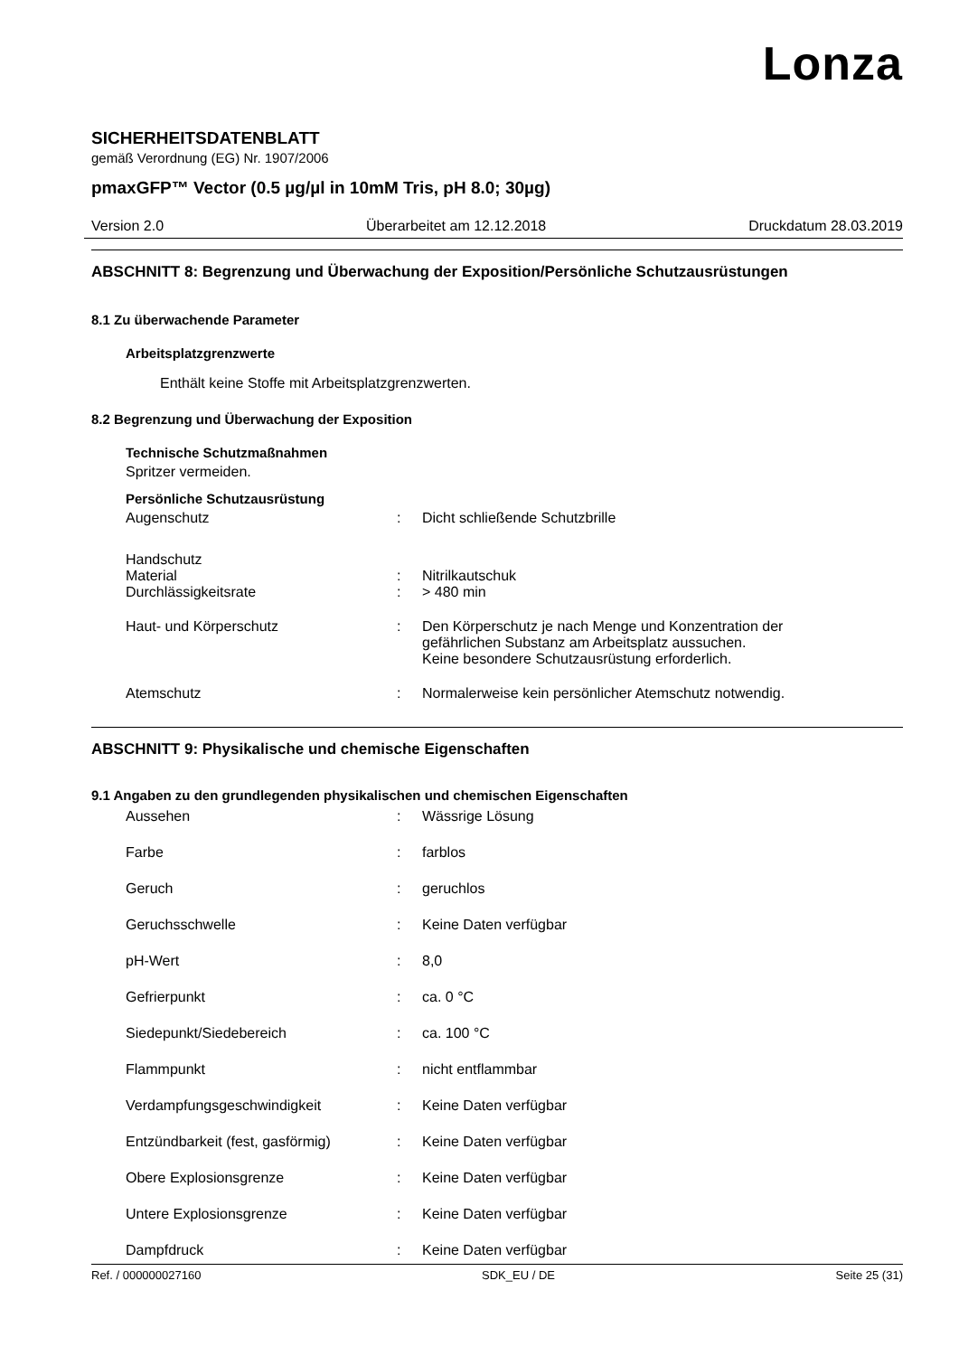Lonza
SICHERHEITSDATENBLATT
gemäß Verordnung (EG) Nr. 1907/2006
pmaxGFP™ Vector (0.5 µg/µl in 10mM Tris, pH 8.0; 30µg)
Version 2.0 Überarbeitet am 12.12.2018 Druckdatum 28.03.2019
ABSCHNITT 8: Begrenzung und Überwachung der Exposition/Persönliche Schutzausrüstungen
8.1 Zu überwachende Parameter
Arbeitsplatzgrenzwerte
Enthält keine Stoffe mit Arbeitsplatzgrenzwerten.
8.2 Begrenzung und Überwachung der Exposition
Technische Schutzmaßnahmen
Spritzer vermeiden.
Persönliche Schutzausrüstung
Augenschutz: Dicht schließende Schutzbrille
Handschutz
Material: Nitrilkautschuk
Durchlässigkeitsrate: > 480 min
Haut- und Körperschutz: Den Körperschutz je nach Menge und Konzentration der
gefährlichen Substanz am Arbeitsplatz aussuchen.
Keine besondere Schutzausrüstung erforderlich.
Atemschutz: Normalerweise kein persönlicher Atemschutz notwendig.
ABSCHNITT 9: Physikalische und chemische Eigenschaften
9.1 Angaben zu den grundlegenden physikalischen und chemischen Eigenschaften
Aussehen: Wässrige Lösung
Farbe: farblos
Geruch: geruchlos
Geruchsschwelle: Keine Daten verfügbar
pH-Wert: 8,0
Gefrierpunkt: ca. 0 °C
Siedepunkt/Siedebereich: ca. 100 °C
Flammpunkt: nicht entflammbar
Verdampfungsgeschwindigkeit: Keine Daten verfügbar
Entzündbarkeit (fest, gasförmig): Keine Daten verfügbar
Obere Explosionsgrenze: Keine Daten verfügbar
Untere Explosionsgrenze: Keine Daten verfügbar
Dampfdruck: Keine Daten verfügbar
Ref. / 000000027160 SDK_EU / DE Seite 25 (31)